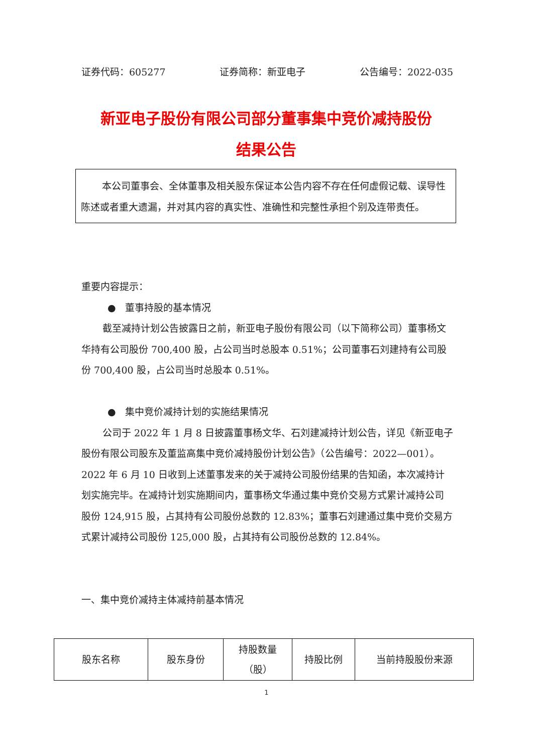证券代码：605277 证券简称：新亚电子 公告编号：2022-035
新亚电子股份有限公司部分董事集中竞价减持股份
结果公告
本公司董事会、全体董事及相关股东保证本公告内容不存在任何虚假记载、误导性陈述或者重大遗漏，并对其内容的真实性、准确性和完整性承担个别及连带责任。
重要内容提示：
● 董事持股的基本情况
截至减持计划公告披露日之前，新亚电子股份有限公司（以下简称公司）董事杨文华持有公司股份 700,400 股，占公司当时总股本 0.51%；公司董事石刘建持有公司股份 700,400 股，占公司当时总股本 0.51%。
● 集中竞价减持计划的实施结果情况
公司于 2022 年 1 月 8 日披露董事杨文华、石刘建减持计划公告，详见《新亚电子股份有限公司股东及董监高集中竞价减持股份计划公告》（公告编号：2022—001）。2022 年 6 月 10 日收到上述董事发来的关于减持公司股份结果的告知函，本次减持计划实施完毕。在减持计划实施期间内，董事杨文华通过集中竞价交易方式累计减持公司股份 124,915 股，占其持有公司股份总数的 12.83%；董事石刘建通过集中竞价交易方式累计减持公司股份 125,000 股，占其持有公司股份总数的 12.84%。
一、集中竞价减持主体减持前基本情况
| 股东名称 | 股东身份 | 持股数量 （股） | 持股比例 | 当前持股股份来源 |
1